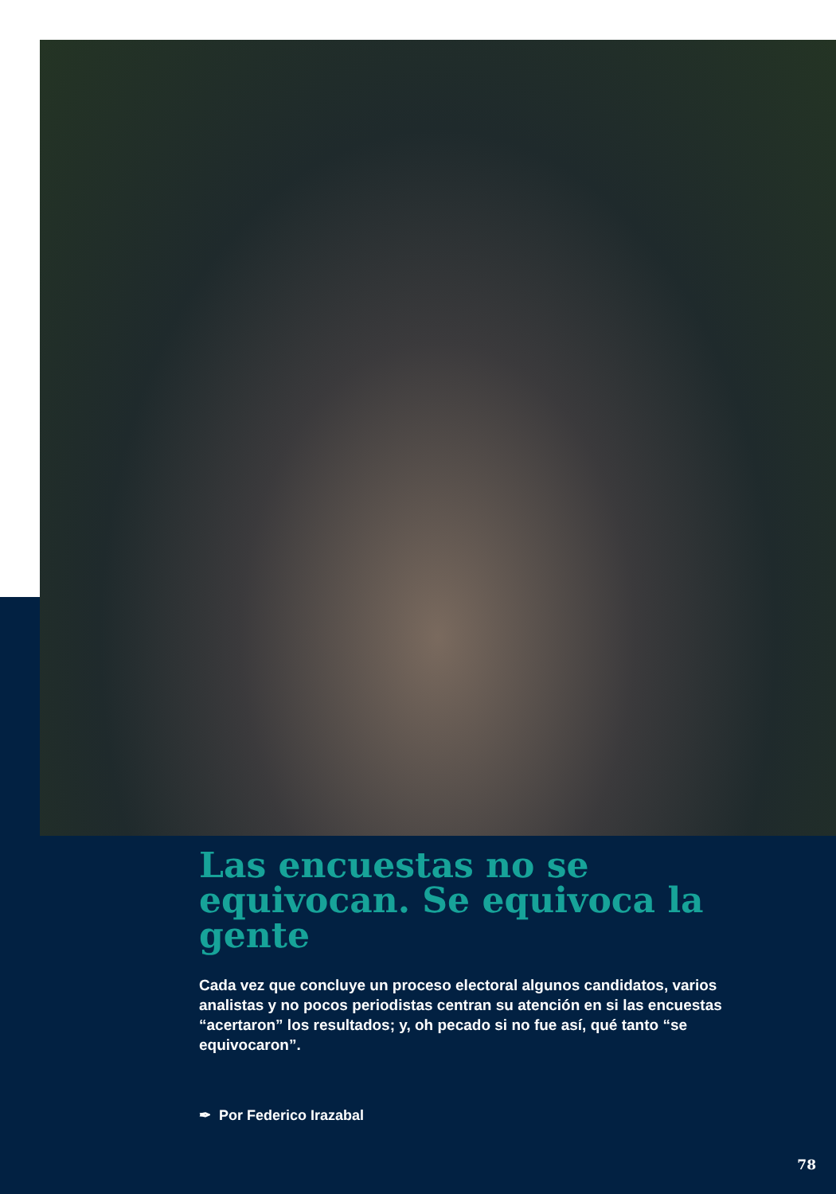Las encuestas no se equivocan. Se equivoca la gente
Cada vez que concluye un proceso electoral algunos candidatos, varios analistas y no pocos periodistas centran su atención en si las encuestas “acertaron” los resultados; y, oh pecado si no fue así, qué tanto “se equivocaron”.
✒ Por Federico Irazabal
78